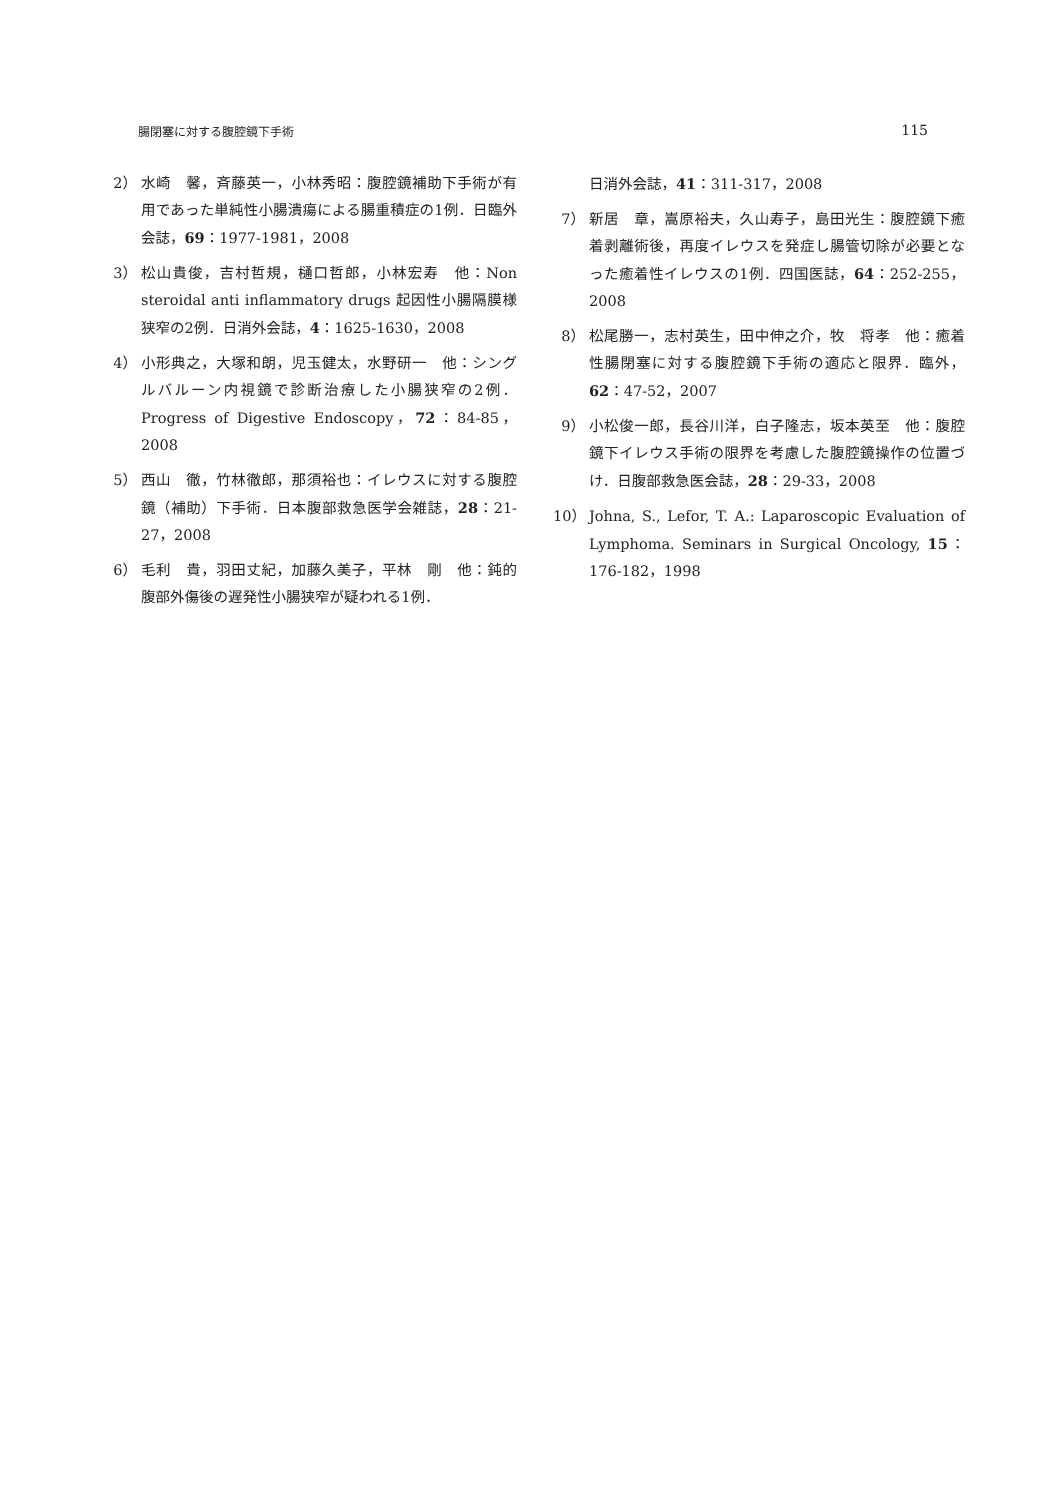腸閉塞に対する腹腔鏡下手術 115
2） 水崎　馨，斉藤英一，小林秀昭：腹腔鏡補助下手術が有用であった単純性小腸潰瘍による腸重積症の1例．日臨外会誌，69：1977-1981，2008
3） 松山貴俊，吉村哲規，樋口哲郎，小林宏寿　他：Non steroidal anti inflammatory drugs 起因性小腸隔膜様狭窄の2例．日消外会誌，4：1625-1630，2008
4） 小形典之，大塚和朗，児玉健太，水野研一　他：シングルバルーン内視鏡で診断治療した小腸狭窄の2例．Progress of Digestive Endoscopy，72：84-85，2008
5） 西山　徹，竹林徹郎，那須裕也：イレウスに対する腹腔鏡（補助）下手術．日本腹部救急医学会雑誌，28：21-27，2008
6） 毛利　貴，羽田丈紀，加藤久美子，平林　剛　他：鈍的腹部外傷後の遅発性小腸狭窄が疑われる1例．
日消外会誌，41：311-317，2008
7） 新居　章，嵩原裕夫，久山寿子，島田光生：腹腔鏡下癒着剥離術後，再度イレウスを発症し腸管切除が必要となった癒着性イレウスの1例．四国医誌，64：252-255，2008
8） 松尾勝一，志村英生，田中伸之介，牧　将孝　他：癒着性腸閉塞に対する腹腔鏡下手術の適応と限界．臨外，62：47-52，2007
9） 小松俊一郎，長谷川洋，白子隆志，坂本英至　他：腹腔鏡下イレウス手術の限界を考慮した腹腔鏡操作の位置づけ．日腹部救急医会誌，28：29-33，2008
10） Johna, S., Lefor, T. A.: Laparoscopic Evaluation of Lymphoma. Seminars in Surgical Oncology, 15：176-182，1998